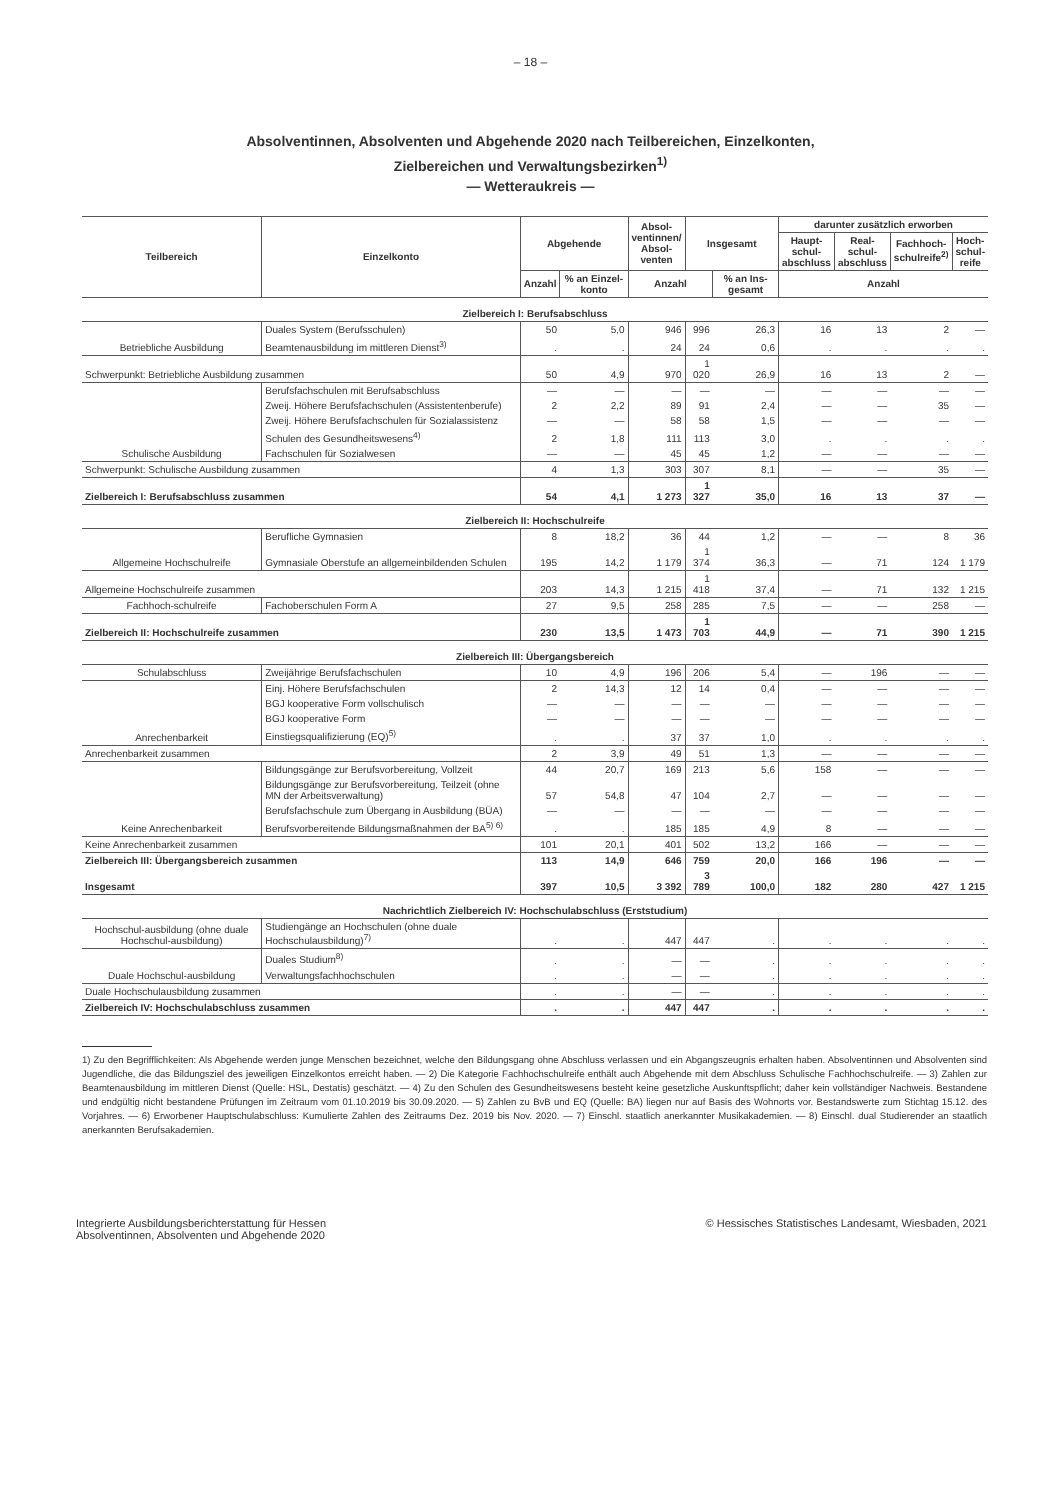– 18 –
Absolventinnen, Absolventen und Abgehende 2020 nach Teilbereichen, Einzelkonten,
Zielbereichen und Verwaltungsbezirken<sup>1)</sup>
— Wetteraukreis —
| Teilbereich | Einzelkonto | Abgehende | | Absol- ventinnen/ Absol- venten | Insgesamt | | darunter zusätzlich erworben | | | |
| --- | --- | --- | --- | --- | --- | --- | --- | --- | --- | --- |
| | | | | | | | Haupt- schul- abschluss | Real- schul- abschluss | Fachhoch- schulreife<sup>2)</sup> | Hoch- schul- reife |
| | | Anzahl | % an Einzel-konto | Anzahl | | % an Ins-gesamt | Anzahl | | | |
| Zielbereich I: Berufsabschluss | | | | | | | | | | |
| Betriebliche Ausbildung | Duales System (Berufsschulen) | 50 | 5,0 | 946 | 996 | 26,3 | 16 | 13 | 2 | — |
| | Beamtenausbildung im mittleren Dienst<sup>3)</sup> | . | . | 24 | 24 | 0,6 | . | . | . | . |
| Schwerpunkt: Betriebliche Ausbildung zusammen | | 50 | 4,9 | 970 | 1 020 | 26,9 | 16 | 13 | 2 | — |
| Schulische Ausbildung | Berufsfachschulen mit Berufsabschluss | — | — | — | — | — | — | — | — | — |
| | Zweij. Höhere Berufsfachschulen (Assistentenberufe) | 2 | 2,2 | 89 | 91 | 2,4 | — | — | 35 | — |
| | Zweij. Höhere Berufsfachschulen für Sozialassistenz | — | — | 58 | 58 | 1,5 | — | — | — | — |
| | Schulen des Gesundheitswesens<sup>4)</sup> | 2 | 1,8 | 111 | 113 | 3,0 | . | . | . | . |
| | Fachschulen für Sozialwesen | — | — | 45 | 45 | 1,2 | — | — | — | — |
| Schwerpunkt: Schulische Ausbildung zusammen | | 4 | 1,3 | 303 | 307 | 8,1 | — | — | 35 | — |
| Zielbereich I: Berufsabschluss zusammen | | 54 | 4,1 | 1 273 | 1 327 | 35,0 | 16 | 13 | 37 | — |
| Zielbereich II: Hochschulreife | | | | | | | | | | |
| Allgemeine Hochschulreife | Berufliche Gymnasien | 8 | 18,2 | 36 | 44 | 1,2 | — | — | 8 | 36 |
| | Gymnasiale Oberstufe an allgemeinbildenden Schulen | 195 | 14,2 | 1 179 | 1 374 | 36,3 | — | 71 | 124 | 1 179 |
| Allgemeine Hochschulreife zusammen | | 203 | 14,3 | 1 215 | 1 418 | 37,4 | — | 71 | 132 | 1 215 |
| Fachhoch-schulreife | Fachoberschulen Form A | 27 | 9,5 | 258 | 285 | 7,5 | — | — | 258 | — |
| Zielbereich II: Hochschulreife zusammen | | 230 | 13,5 | 1 473 | 1 703 | 44,9 | — | 71 | 390 | 1 215 |
| Zielbereich III: Übergangsbereich | | | | | | | | | | |
| Schulabschluss | Zweijährige Berufsfachschulen | 10 | 4,9 | 196 | 206 | 5,4 | — | 196 | — | — |
| Anrechenbarkeit | Einj. Höhere Berufsfachschulen | 2 | 14,3 | 12 | 14 | 0,4 | — | — | — | — |
| | BGJ kooperative Form vollschulisch | — | — | — | — | — | — | — | — | — |
| | BGJ kooperative Form | — | — | — | — | — | — | — | — | — |
| | Einstiegsqualifizierung (EQ)<sup>5)</sup> | . | . | 37 | 37 | 1,0 | . | . | . | . |
| Anrechenbarkeit zusammen | | 2 | 3,9 | 49 | 51 | 1,3 | — | — | — | — |
| Keine Anrechenbarkeit | Bildungsgänge zur Berufsvorbereitung, Vollzeit | 44 | 20,7 | 169 | 213 | 5,6 | 158 | — | — | — |
| | Bildungsgänge zur Berufsvorbereitung, Teilzeit (ohne MN der Arbeitsverwaltung) | 57 | 54,8 | 47 | 104 | 2,7 | — | — | — | — |
| | Berufsfachschule zum Übergang in Ausbildung (BÜA) | — | — | — | — | — | — | — | — | — |
| | Berufsvorbereitende Bildungsmaßnahmen der BA<sup>5) 6)</sup> | . | . | 185 | 185 | 4,9 | 8 | — | — | — |
| Keine Anrechenbarkeit zusammen | | 101 | 20,1 | 401 | 502 | 13,2 | 166 | — | — | — |
| Zielbereich III: Übergangsbereich zusammen | | 113 | 14,9 | 646 | 759 | 20,0 | 166 | 196 | — | — |
| Insgesamt | | 397 | 10,5 | 3 392 | 3 789 | 100,0 | 182 | 280 | 427 | 1 215 |
| Nachrichtlich Zielbereich IV: Hochschulabschluss (Erststudium) | | | | | | | | | | |
| Hochschul-ausbildung (ohne duale Hochschul-ausbildung) | Studiengänge an Hochschulen (ohne duale Hochschulausbildung)<sup>7)</sup> | . | . | 447 | 447 | . | . | . | . | . |
| Duale Hochschul-ausbildung | Duales Studium<sup>8)</sup> | . | . | — | — | . | . | . | . | . |
| | Verwaltungsfachhochschulen | . | . | — | — | . | . | . | . | . |
| Duale Hochschulausbildung zusammen | | . | . | — | — | . | . | . | . | . |
| Zielbereich IV: Hochschulabschluss zusammen | | . | . | 447 | 447 | . | . | . | . | . |
1) Zu den Begrifflichkeiten: Als Abgehende werden junge Menschen bezeichnet, welche den Bildungsgang ohne Abschluss verlassen und ein Abgangszeugnis erhalten haben. Absolventinnen und Absolventen sind Jugendliche, die das Bildungsziel des jeweiligen Einzelkontos erreicht haben. — 2) Die Kategorie Fachhochschulreife enthält auch Abgehende mit dem Abschluss Schulische Fachhochschulreife. — 3) Zahlen zur Beamtenausbildung im mittleren Dienst (Quelle: HSL, Destatis) geschätzt. — 4) Zu den Schulen des Gesundheitswesens besteht keine gesetzliche Auskunftspflicht; daher kein vollständiger Nachweis. Bestandene und endgültig nicht bestandene Prüfungen im Zeitraum vom 01.10.2019 bis 30.09.2020. — 5) Zahlen zu BvB und EQ (Quelle: BA) liegen nur auf Basis des Wohnorts vor. Bestandswerte zum Stichtag 15.12. des Vorjahres. — 6) Erworbener Hauptschulabschluss: Kumulierte Zahlen des Zeitraums Dez. 2019 bis Nov. 2020. — 7) Einschl. staatlich anerkannter Musikakademien. — 8) Einschl. dual Studierender an staatlich anerkannten Berufsakademien.
Integrierte Ausbildungsberichterstattung für Hessen
Absolventinnen, Absolventen und Abgehende 2020
© Hessisches Statistisches Landesamt, Wiesbaden, 2021